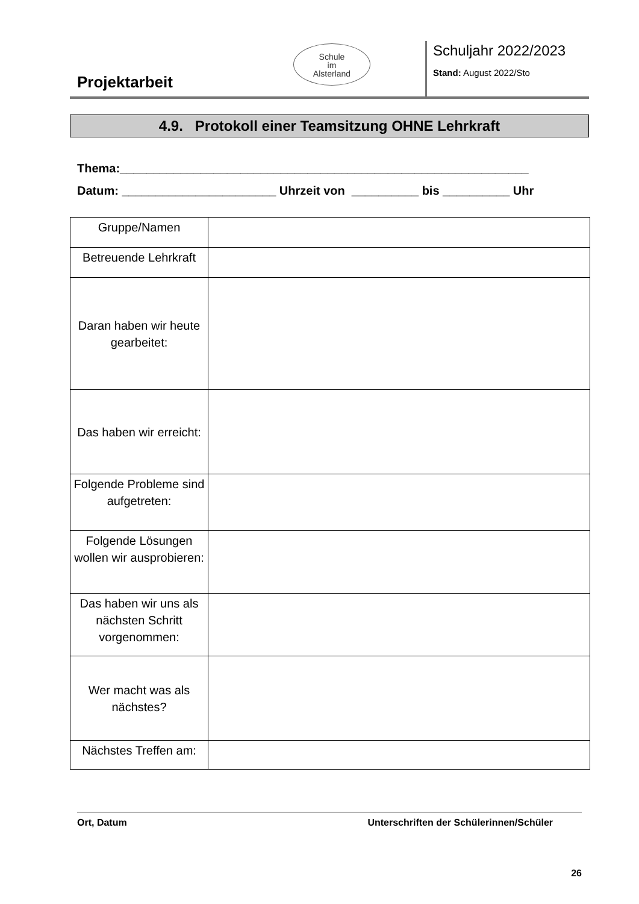Projektarbeit
Schule
im
Alsterland
Schuljahr 2022/2023
Stand: August 2022/Sto
4.9. Protokoll einer Teamsitzung OHNE Lehrkraft
Thema:_____________________________________________________________
Datum: _______________________ Uhrzeit von __________ bis __________ Uhr
| Gruppe/Namen | |
| Betreuende Lehrkraft | |
| Daran haben wir heute gearbeitet: | |
| Das haben wir erreicht: | |
| Folgende Probleme sind aufgetreten: | |
| Folgende Lösungen wollen wir ausprobieren: | |
| Das haben wir uns als nächsten Schritt vorgenommen: | |
| Wer macht was als nächstes? | |
| Nächstes Treffen am: | |
Ort, Datum Unterschriften der Schülerinnen/Schüler
26